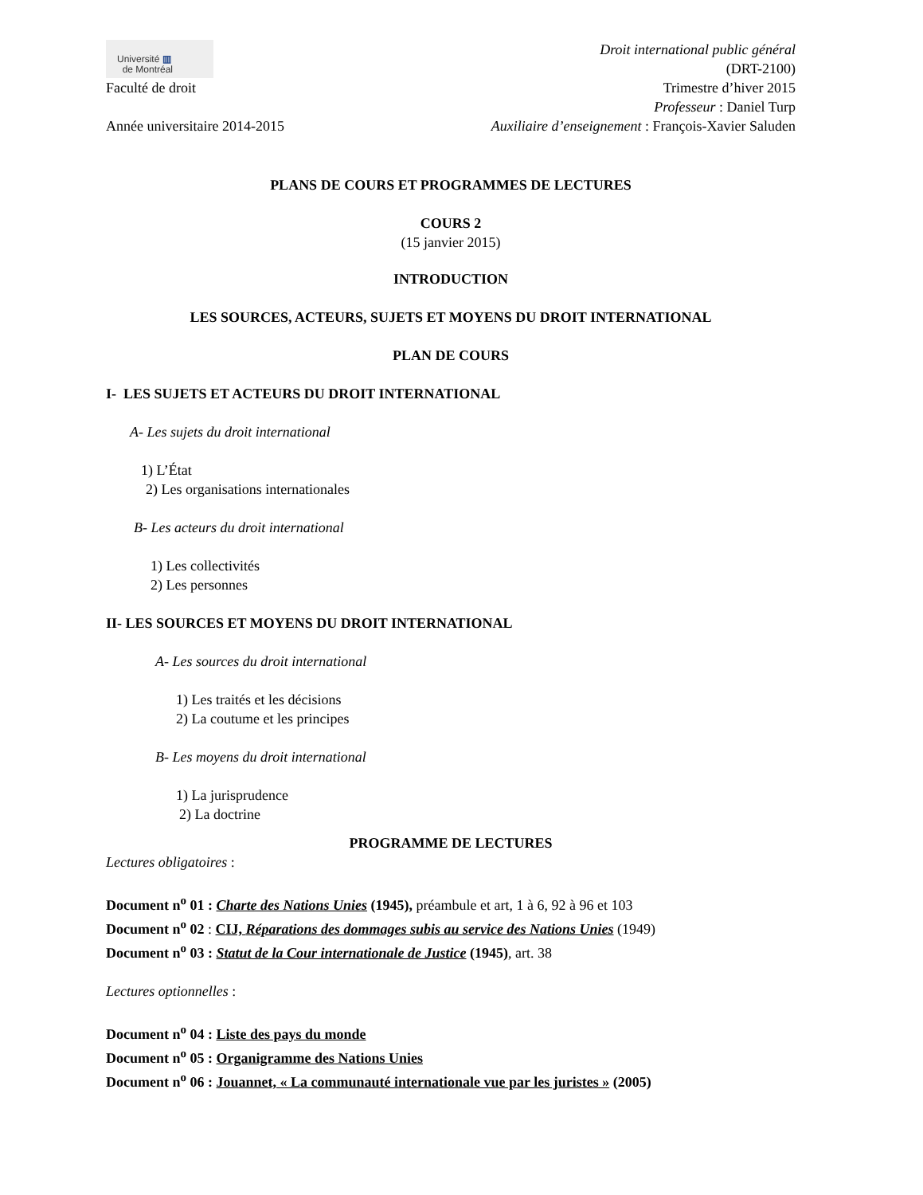Université ▥
de Montréal
Faculté de droit
Année universitaire 2014-2015
Droit international public général
(DRT-2100)
Trimestre d’hiver 2015
Professeur : Daniel Turp
Auxiliaire d’enseignement : François-Xavier Saluden
PLANS DE COURS ET PROGRAMMES DE LECTURES
COURS 2
(15 janvier 2015)
INTRODUCTION
LES SOURCES, ACTEURS, SUJETS ET MOYENS DU DROIT INTERNATIONAL
PLAN DE COURS
I- LES SUJETS ET ACTEURS DU DROIT INTERNATIONAL
A- Les sujets du droit international
1) L’État
2) Les organisations internationales
B- Les acteurs du droit international
1) Les collectivités
2) Les personnes
II- LES SOURCES ET MOYENS DU DROIT INTERNATIONAL
A- Les sources du droit international
1) Les traités et les décisions
2) La coutume et les principes
B- Les moyens du droit international
1) La jurisprudence
2) La doctrine
PROGRAMME DE LECTURES
Lectures obligatoires :
Document n<sup>o</sup> 01 : Charte des Nations Unies (1945), préambule et art, 1 à 6, 92 à 96 et 103
Document n<sup>o</sup> 02 : CIJ, Réparations des dommages subis au service des Nations Unies (1949)
Document n<sup>o</sup> 03 : Statut de la Cour internationale de Justice (1945), art. 38
Lectures optionnelles :
Document n<sup>o</sup> 04 : Liste des pays du monde
Document n<sup>o</sup> 05 : Organigramme des Nations Unies
Document n<sup>o</sup> 06 : Jouannet, « La communauté internationale vue par les juristes » (2005)